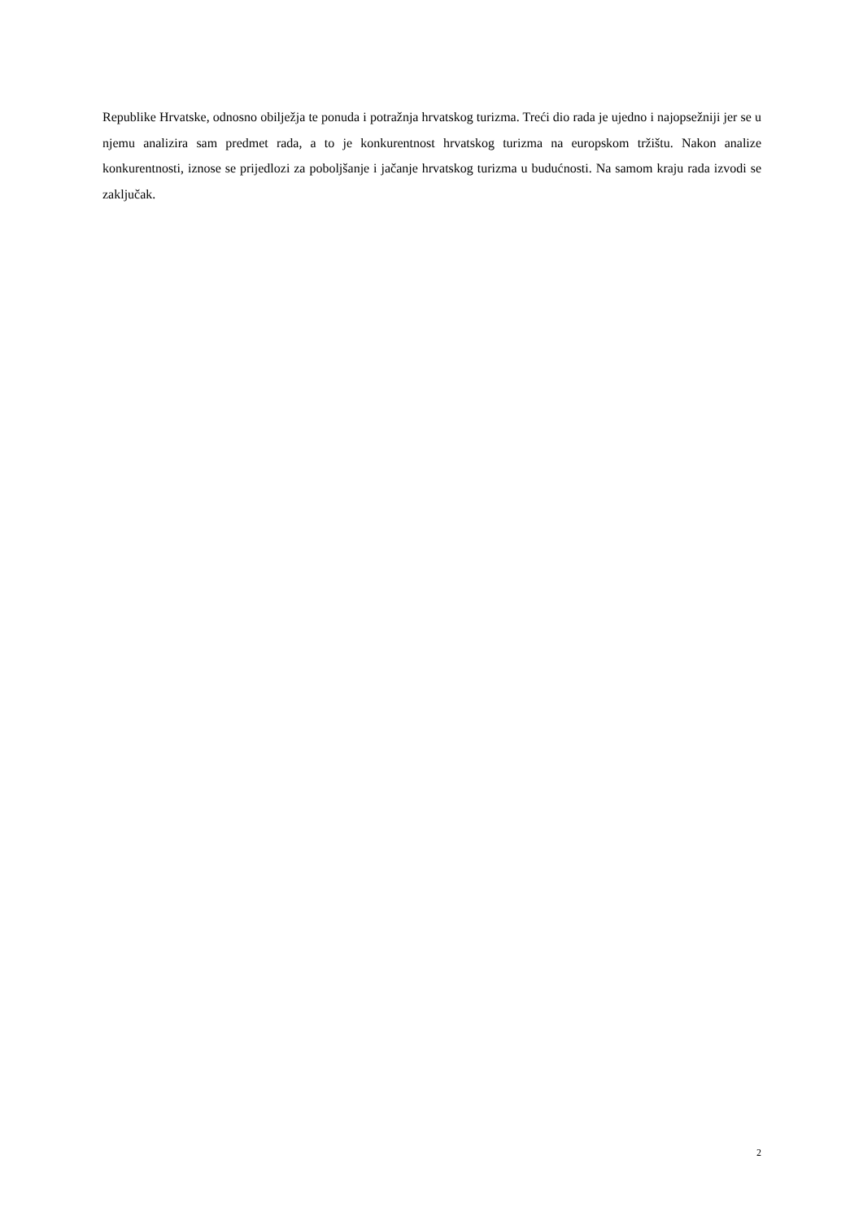Republike Hrvatske, odnosno obilježja te ponuda i potražnja hrvatskog turizma. Treći dio rada je ujedno i najopsežniji jer se u njemu analizira sam predmet rada, a to je konkurentnost hrvatskog turizma na europskom tržištu. Nakon analize konkurentnosti, iznose se prijedlozi za poboljšanje i jačanje hrvatskog turizma u budućnosti. Na samom kraju rada izvodi se zaključak.
2